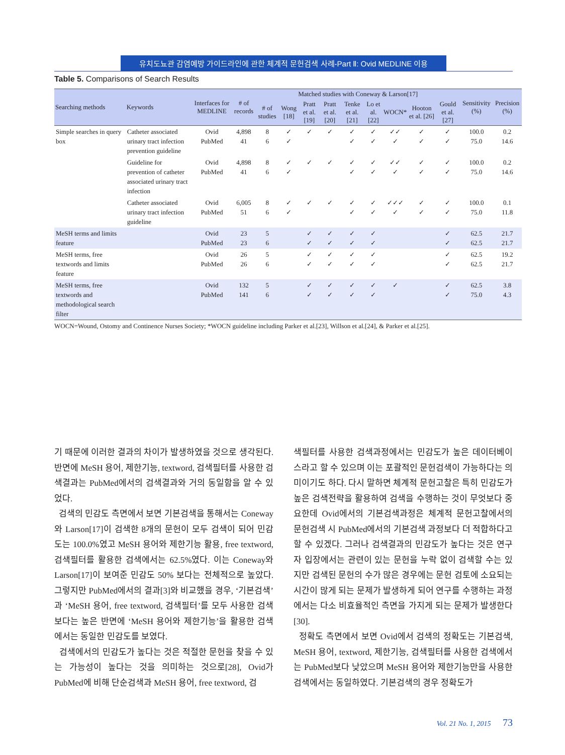유치도뇨관 감염예방 가이드라인에 관한 체계적 문헌검색 사례-Part Ⅱ: Ovid MEDLINE 이용
Table 5. Comparisons of Search Results
| Searching methods | Keywords | Interfaces for MEDLINE | # of records | Matched studies with Coneway & Larson[17] | | | | | | | | | Sensitivity (%) | Precision (%) |
| --- | --- | --- | --- | --- | --- | --- | --- | --- | --- | --- | --- | --- | --- | --- |
| | | | | # of studies | Wong [18] | Pratt et al. [19] | Pratt et al. [20] | Tenke et al. [21] | Lo et al. [22] | WOCN* | Hooton et al. [26] | Gould et al. [27] | | |
| Simple searches in query box | Catheter associated urinary tract infection prevention guideline | Ovid PubMed | 4,898 41 | 8 6 | ✓ ✓ | ✓ | ✓ | ✓ ✓ | ✓ ✓ | ✓✓ ✓ | ✓ ✓ | ✓ ✓ | 100.0 75.0 | 0.2 14.6 |
| | Guideline for prevention of catheter associated urinary tract infection | Ovid PubMed | 4,898 41 | 8 6 | ✓ ✓ | ✓ | ✓ | ✓ ✓ | ✓ ✓ | ✓✓ ✓ | ✓ ✓ | ✓ ✓ | 100.0 75.0 | 0.2 14.6 |
| | Catheter associated urinary tract infection guideline | Ovid PubMed | 6,005 51 | 8 6 | ✓ ✓ | ✓ | ✓ | ✓ ✓ | ✓ ✓ | ✓✓✓ ✓ | ✓ ✓ | ✓ ✓ | 100.0 75.0 | 0.1 11.8 |
| MeSH terms and limits feature | | Ovid PubMed | 23 23 | 5 6 | | ✓ ✓ | ✓ ✓ | ✓ ✓ | ✓ ✓ | | | ✓ ✓ | 62.5 62.5 | 21.7 21.7 |
| MeSH terms, free textwords and limits feature | | Ovid PubMed | 26 26 | 5 6 | | ✓ ✓ | ✓ ✓ | ✓ ✓ | ✓ ✓ | | | ✓ ✓ | 62.5 62.5 | 19.2 21.7 |
| MeSH terms, free textwords and methodological search filter | | Ovid PubMed | 132 141 | 5 6 | | ✓ ✓ | ✓ ✓ | ✓ ✓ | ✓ ✓ | ✓ | | ✓ ✓ | 62.5 75.0 | 3.8 4.3 |
WOCN=Wound, Ostomy and Continence Nurses Society; *WOCN guideline including Parker et al.[23], Willson et al.[24], & Parker et al.[25].
기 때문에 이러한 결과의 차이가 발생하였을 것으로 생각된다. 반면에 MeSH 용어, 제한기능, textword, 검색필터를 사용한 검색결과는 PubMed에서의 검색결과와 거의 동일함을 알 수 있었다.
검색의 민감도 측면에서 보면 기본검색을 통해서는 Coneway와 Larson[17]이 검색한 8개의 문헌이 모두 검색이 되어 민감도는 100.0%였고 MeSH 용어와 제한기능 활용, free textword, 검색필터를 활용한 검색에서는 62.5%였다. 이는 Coneway와 Larson[17]이 보여준 민감도 50% 보다는 전체적으로 높았다. 그렇지만 PubMed에서의 결과[3]와 비교했을 경우, ‘기본검색’과 ‘MeSH 용어, free textword, 검색필터’를 모두 사용한 검색보다는 높은 반면에 ‘MeSH 용어와 제한기능’을 활용한 검색에서는 동일한 민감도를 보였다.
검색에서의 민감도가 높다는 것은 적절한 문헌을 찾을 수 있는 가능성이 높다는 것을 의미하는 것으로[28], Ovid가 PubMed에 비해 단순검색과 MeSH 용어, free textword, 검
색필터를 사용한 검색과정에서는 민감도가 높은 데이터베이스라고 할 수 있으며 이는 포괄적인 문헌검색이 가능하다는 의미이기도 하다. 다시 말하면 체계적 문헌고찰은 특히 민감도가 높은 검색전략을 활용하여 검색을 수행하는 것이 무엇보다 중요한데 Ovid에서의 기본검색과정은 체계적 문헌고찰에서의 문헌검색 시 PubMed에서의 기본검색 과정보다 더 적합하다고 할 수 있겠다. 그러나 검색결과의 민감도가 높다는 것은 연구자 입장에서는 관련이 있는 문헌을 누락 없이 검색할 수는 있지만 검색된 문헌의 수가 많은 경우에는 문헌 검토에 소요되는 시간이 많게 되는 문제가 발생하게 되어 연구를 수행하는 과정에서는 다소 비효율적인 측면을 가지게 되는 문제가 발생한다[30].
정확도 측면에서 보면 Ovid에서 검색의 정확도는 기본검색, MeSH 용어, textword, 제한기능, 검색필터를 사용한 검색에서는 PubMed보다 낮았으며 MeSH 용어와 제한기능만을 사용한 검색에서는 동일하였다. 기본검색의 경우 정확도가
Vol. 21 No. 1, 2015 73